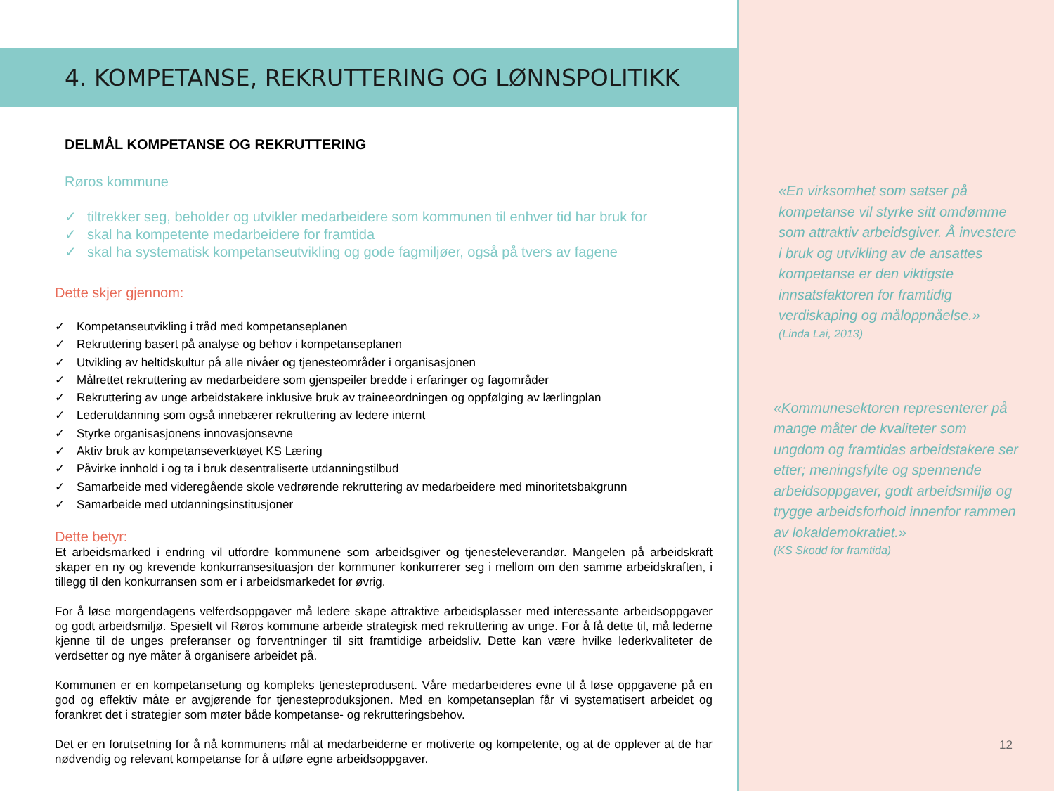4. KOMPETANSE, REKRUTTERING OG LØNNSPOLITIKK
DELMÅL KOMPETANSE OG REKRUTTERING
Røros kommune
✓ tiltrekker seg, beholder og utvikler medarbeidere som kommunen til enhver tid har bruk for
✓ skal ha kompetente medarbeidere for framtida
✓ skal ha systematisk kompetanseutvikling og gode fagmiljøer, også på tvers av fagene
Dette skjer gjennom:
✓ Kompetanseutvikling i tråd med kompetanseplanen
✓ Rekruttering basert på analyse og behov i kompetanseplanen
✓ Utvikling av heltidskultur på alle nivåer og tjenesteområder i organisasjonen
✓ Målrettet rekruttering av medarbeidere som gjenspeiler bredde i erfaringer og fagområder
✓ Rekruttering av unge arbeidstakere inklusive bruk av traineeordningen og oppfølging av lærlingplan
✓ Lederutdanning som også innebærer rekruttering av ledere internt
✓ Styrke organisasjonens innovasjonsevne
✓ Aktiv bruk av kompetanseverktøyet KS Læring
✓ Påvirke innhold i og ta i bruk desentraliserte utdanningstilbud
✓ Samarbeide med videregående skole vedrørende rekruttering av medarbeidere med minoritetsbakgrunn
✓ Samarbeide med utdanningsinstitusjoner
Dette betyr:
Et arbeidsmarked i endring vil utfordre kommunene som arbeidsgiver og tjenesteleverandør. Mangelen på arbeidskraft skaper en ny og krevende konkurransesituasjon der kommuner konkurrerer seg i mellom om den samme arbeidskraften, i tillegg til den konkurransen som er i arbeidsmarkedet for øvrig.
For å løse morgendagens velferdsoppgaver må ledere skape attraktive arbeidsplasser med interessante arbeidsoppgaver og godt arbeidsmiljø. Spesielt vil Røros kommune arbeide strategisk med rekruttering av unge. For å få dette til, må lederne kjenne til de unges preferanser og forventninger til sitt framtidige arbeidsliv. Dette kan være hvilke lederkvaliteter de verdsetter og nye måter å organisere arbeidet på.
Kommunen er en kompetansetung og kompleks tjenesteprodusent. Våre medarbeideres evne til å løse oppgavene på en god og effektiv måte er avgjørende for tjenesteproduksjonen. Med en kompetanseplan får vi systematisert arbeidet og forankret det i strategier som møter både kompetanse- og rekrutteringsbehov.
Det er en forutsetning for å nå kommunens mål at medarbeiderne er motiverte og kompetente, og at de opplever at de har nødvendig og relevant kompetanse for å utføre egne arbeidsoppgaver.
«En virksomhet som satser på kompetanse vil styrke sitt omdømme som attraktiv arbeidsgiver. Å investere i bruk og utvikling av de ansattes kompetanse er den viktigste innsatsfaktoren for framtidig verdiskaping og måloppnåelse.»
(Linda Lai, 2013)
«Kommunesektoren representerer på mange måter de kvaliteter som ungdom og framtidas arbeidstakere ser etter; meningsfylte og spennende arbeidsoppgaver, godt arbeidsmiljø og trygge arbeidsforhold innenfor rammen av lokaldemokratiet.»
(KS Skodd for framtida)
12